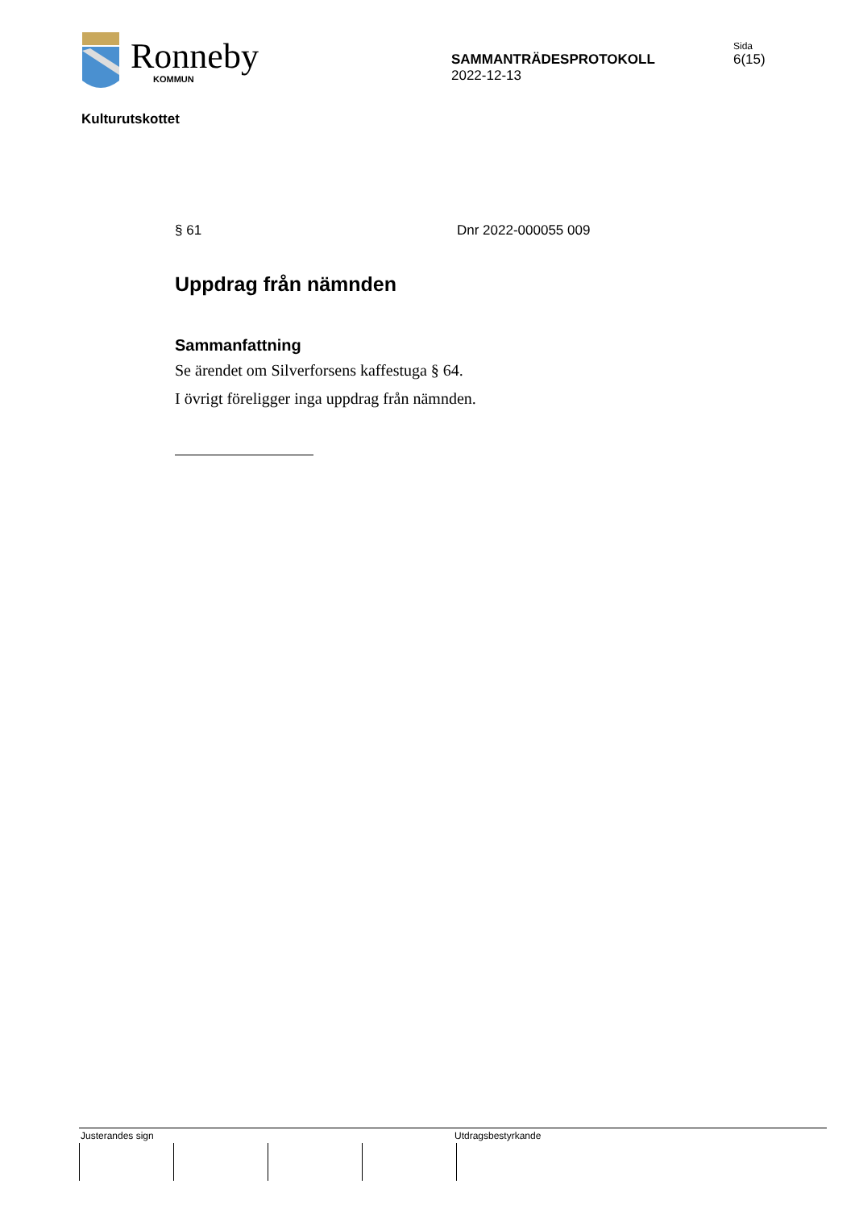Ronneby
KOMMUN
SAMMANTRÄDESPROTOKOLL
2022-12-13
Sida
6(15)
Kulturutskottet
§ 61 Dnr 2022-000055 009
Uppdrag från nämnden
Sammanfattning
Se ärendet om Silverforsens kaffestuga § 64.
I övrigt föreligger inga uppdrag från nämnden.
Justerandes sign Utdragsbestyrkande